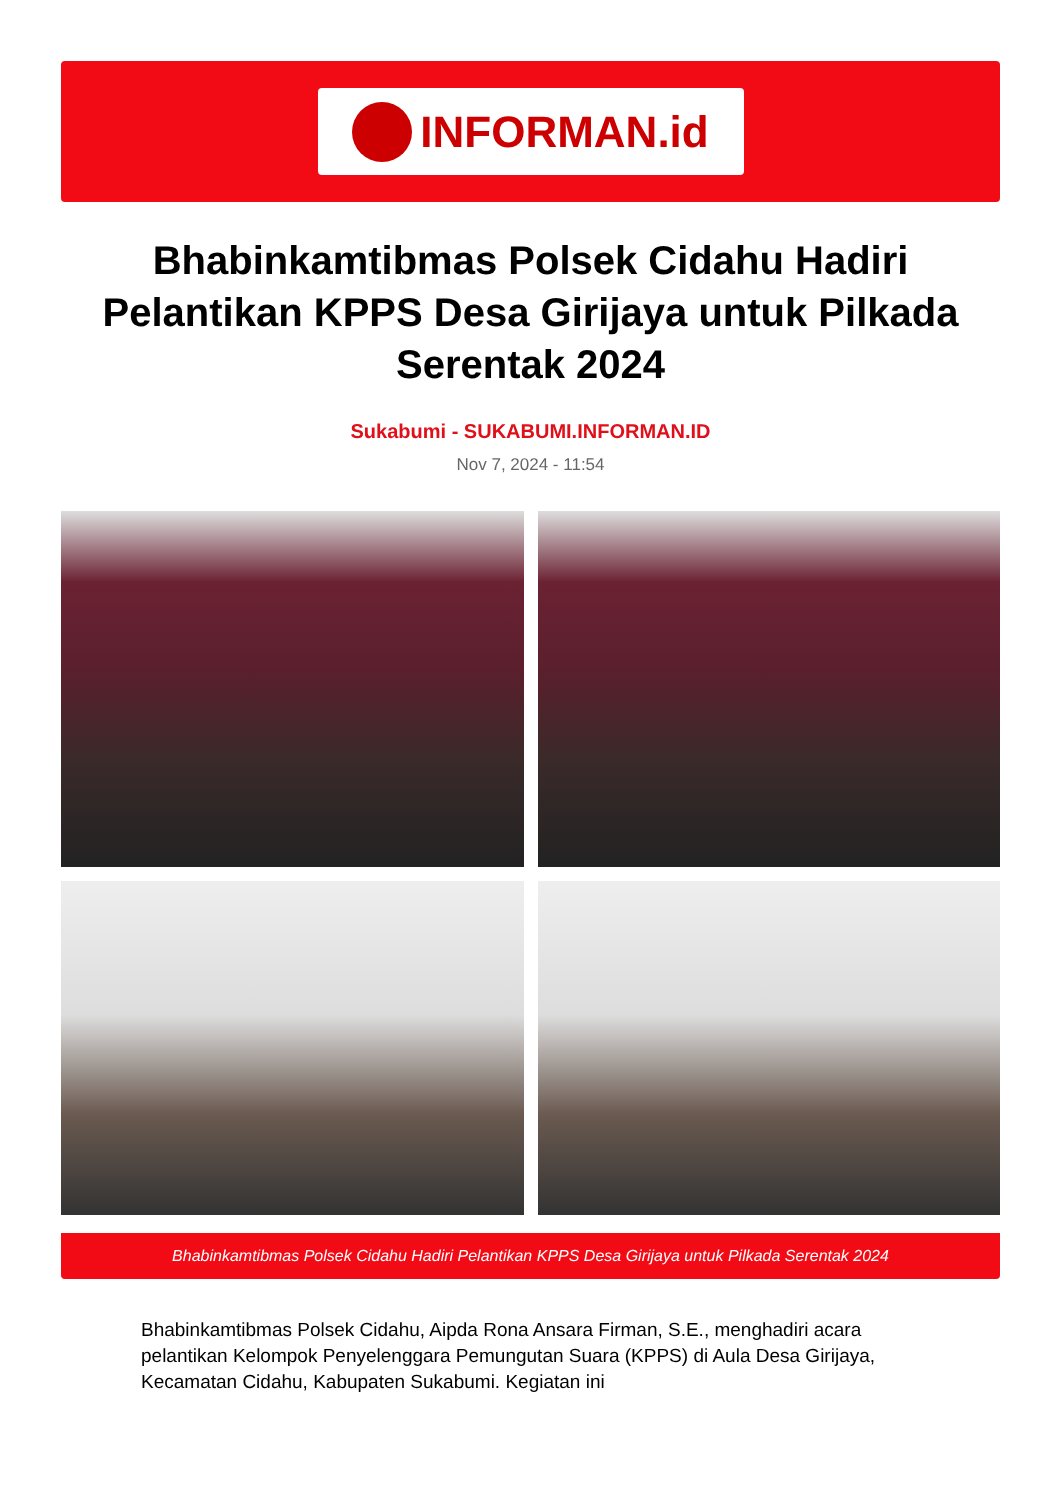INFORMAN.id
Bhabinkamtibmas Polsek Cidahu Hadiri Pelantikan KPPS Desa Girijaya untuk Pilkada Serentak 2024
Sukabumi - SUKABUMI.INFORMAN.ID
Nov 7, 2024 - 11:54
Bhabinkamtibmas Polsek Cidahu Hadiri Pelantikan KPPS Desa Girijaya untuk Pilkada Serentak 2024
Bhabinkamtibmas Polsek Cidahu, Aipda Rona Ansara Firman, S.E., menghadiri acara pelantikan Kelompok Penyelenggara Pemungutan Suara (KPPS) di Aula Desa Girijaya, Kecamatan Cidahu, Kabupaten Sukabumi. Kegiatan ini